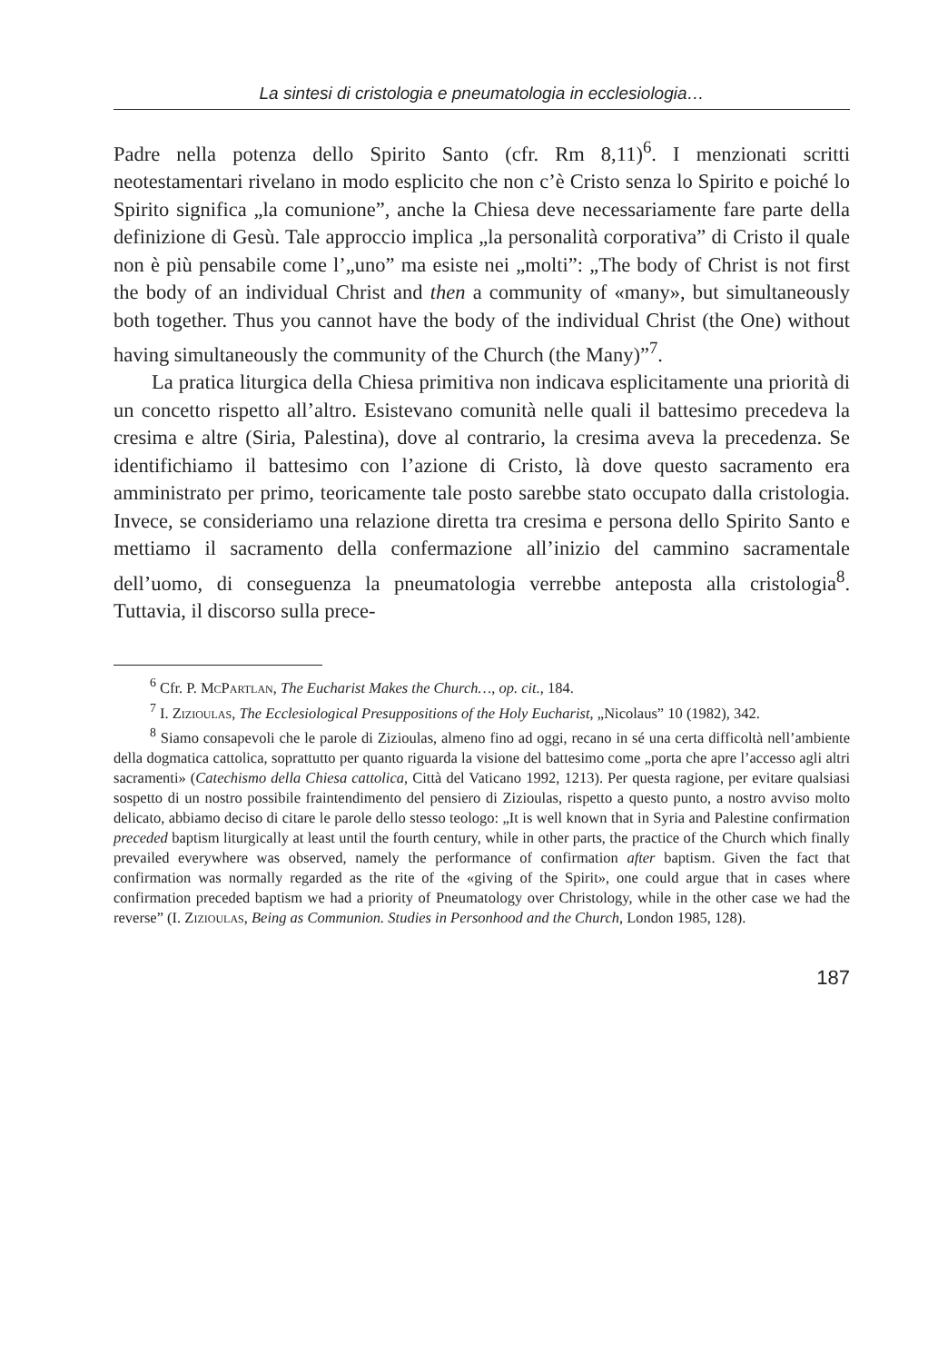La sintesi di cristologia e pneumatologia in ecclesiologia…
Padre nella potenza dello Spirito Santo (cfr. Rm 8,11)<sup>6</sup>. I menzionati scritti neotestamentari rivelano in modo esplicito che non c’è Cristo senza lo Spirito e poiché lo Spirito significa „la comunione”, anche la Chiesa deve necessariamente fare parte della definizione di Gesù. Tale approccio implica „la personalità corporativa” di Cristo il quale non è più pensabile come l’„uno” ma esiste nei „molti”: „The body of Christ is not first the body of an individual Christ and then a community of «many», but simultaneously both together. Thus you cannot have the body of the individual Christ (the One) without having simultaneously the community of the Church (the Many)”<sup>7</sup>.
La pratica liturgica della Chiesa primitiva non indicava esplicitamente una priorità di un concetto rispetto all’altro. Esistevano comunità nelle quali il battesimo precedeva la cresima e altre (Siria, Palestina), dove al contrario, la cresima aveva la precedenza. Se identifichiamo il battesimo con l’azione di Cristo, là dove questo sacramento era amministrato per primo, teoricamente tale posto sarebbe stato occupato dalla cristologia. Invece, se consideriamo una relazione diretta tra cresima e persona dello Spirito Santo e mettiamo il sacramento della confermazione all’inizio del cammino sacramentale dell’uomo, di conseguenza la pneumatologia verrebbe anteposta alla cristologia<sup>8</sup>. Tuttavia, il discorso sulla prece-
<sup>6</sup> Cfr. P. McPartlan, The Eucharist Makes the Church…, op. cit., 184.
<sup>7</sup> I. Zizioulas, The Ecclesiological Presuppositions of the Holy Eucharist, „Nicolaus” 10 (1982), 342.
<sup>8</sup> Siamo consapevoli che le parole di Zizioulas, almeno fino ad oggi, recano in sé una certa difficoltà nell’ambiente della dogmatica cattolica, soprattutto per quanto riguarda la visione del battesimo come „porta che apre l’accesso agli altri sacramenti» (Catechismo della Chiesa cattolica, Città del Vaticano 1992, 1213). Per questa ragione, per evitare qualsiasi sospetto di un nostro possibile fraintendimento del pensiero di Zizioulas, rispetto a questo punto, a nostro avviso molto delicato, abbiamo deciso di citare le parole dello stesso teologo: „It is well known that in Syria and Palestine confirmation preceded baptism liturgically at least until the fourth century, while in other parts, the practice of the Church which finally prevailed everywhere was observed, namely the performance of confirmation after baptism. Given the fact that confirmation was normally regarded as the rite of the «giving of the Spirit», one could argue that in cases where confirmation preceded baptism we had a priority of Pneumatology over Christology, while in the other case we had the reverse” (I. Zizioulas, Being as Communion. Studies in Personhood and the Church, London 1985, 128).
187